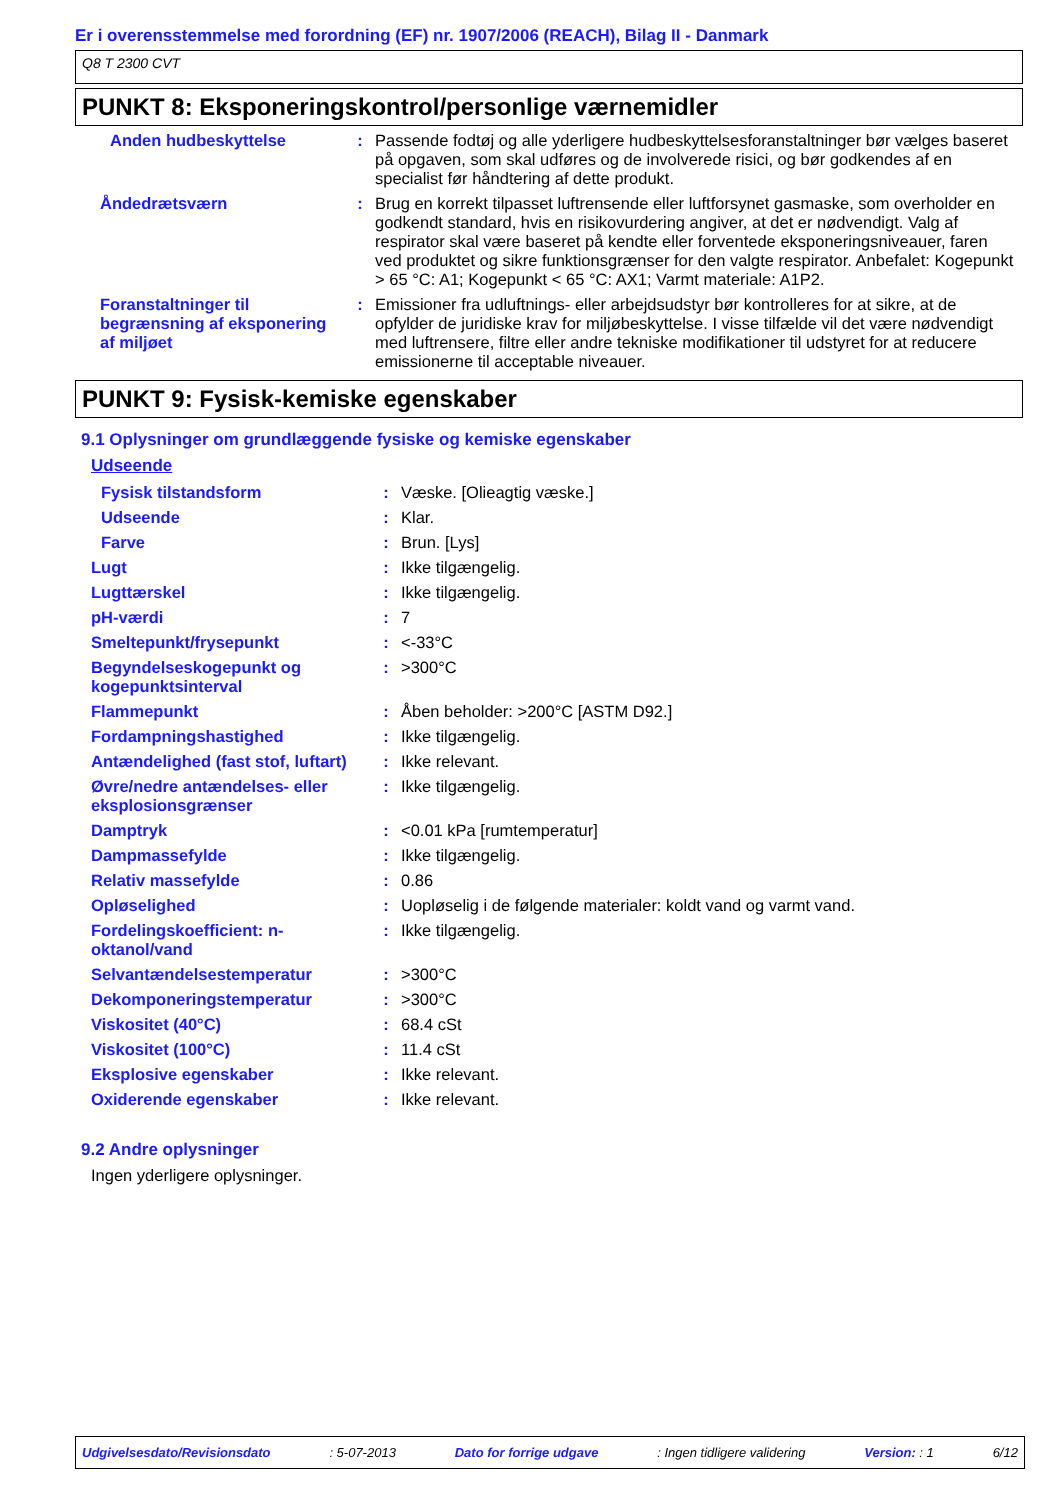Er i overensstemmelse med forordning (EF) nr. 1907/2006 (REACH), Bilag II - Danmark
Q8 T 2300 CVT
PUNKT 8: Eksponeringskontrol/personlige værnemidler
| Anden hudbeskyttelse | : | Passende fodtøj og alle yderligere hudbeskyttelsesforanstaltninger bør vælges baseret på opgaven, som skal udføres og de involverede risici, og bør godkendes af en specialist før håndtering af dette produkt. |
| Åndedrætsværn | : | Brug en korrekt tilpasset luftrensende eller luftforsynet gasmaske, som overholder en godkendt standard, hvis en risikovurdering angiver, at det er nødvendigt. Valg af respirator skal være baseret på kendte eller forventede eksponeringsniveauer, faren ved produktet og sikre funktionsgrænser for den valgte respirator. Anbefalet: Kogepunkt > 65 °C: A1; Kogepunkt < 65 °C: AX1; Varmt materiale: A1P2. |
| Foranstaltninger til begrænsning af eksponering af miljøet | : | Emissioner fra udluftnings- eller arbejdsudstyr bør kontrolleres for at sikre, at de opfylder de juridiske krav for miljøbeskyttelse. I visse tilfælde vil det være nødvendigt med luftrensere, filtre eller andre tekniske modifikationer til udstyret for at reducere emissionerne til acceptable niveauer. |
PUNKT 9: Fysisk-kemiske egenskaber
9.1 Oplysninger om grundlæggende fysiske og kemiske egenskaber
Udseende
| Fysisk tilstandsform | : | Væske. [Olieagtig væske.] |
| Udseende | : | Klar. |
| Farve | : | Brun. [Lys] |
| Lugt | : | Ikke tilgængelig. |
| Lugttærskel | : | Ikke tilgængelig. |
| pH-værdi | : | 7 |
| Smeltepunkt/frysepunkt | : | <-33°C |
| Begyndelseskogepunkt og kogepunktsinterval | : | >300°C |
| Flammepunkt | : | Åben beholder: >200°C [ASTM D92.] |
| Fordampningshastighed | : | Ikke tilgængelig. |
| Antændelighed (fast stof, luftart) | : | Ikke relevant. |
| Øvre/nedre antændelses- eller eksplosionsgrænser | : | Ikke tilgængelig. |
| Damptryk | : | <0.01 kPa [rumtemperatur] |
| Dampmassefylde | : | Ikke tilgængelig. |
| Relativ massefylde | : | 0.86 |
| Opløselighed | : | Uopløselig i de følgende materialer: koldt vand og varmt vand. |
| Fordelingskoefficient: n-oktanol/vand | : | Ikke tilgængelig. |
| Selvantændelsestemperatur | : | >300°C |
| Dekomponeringstemperatur | : | >300°C |
| Viskositet (40°C) | : | 68.4 cSt |
| Viskositet (100°C) | : | 11.4 cSt |
| Eksplosive egenskaber | : | Ikke relevant. |
| Oxiderende egenskaber | : | Ikke relevant. |
9.2 Andre oplysninger
Ingen yderligere oplysninger.
Udgivelsesdato/Revisionsdato : 5-07-2013 Dato for forrige udgave : Ingen tidligere validering Version: : 1 6/12